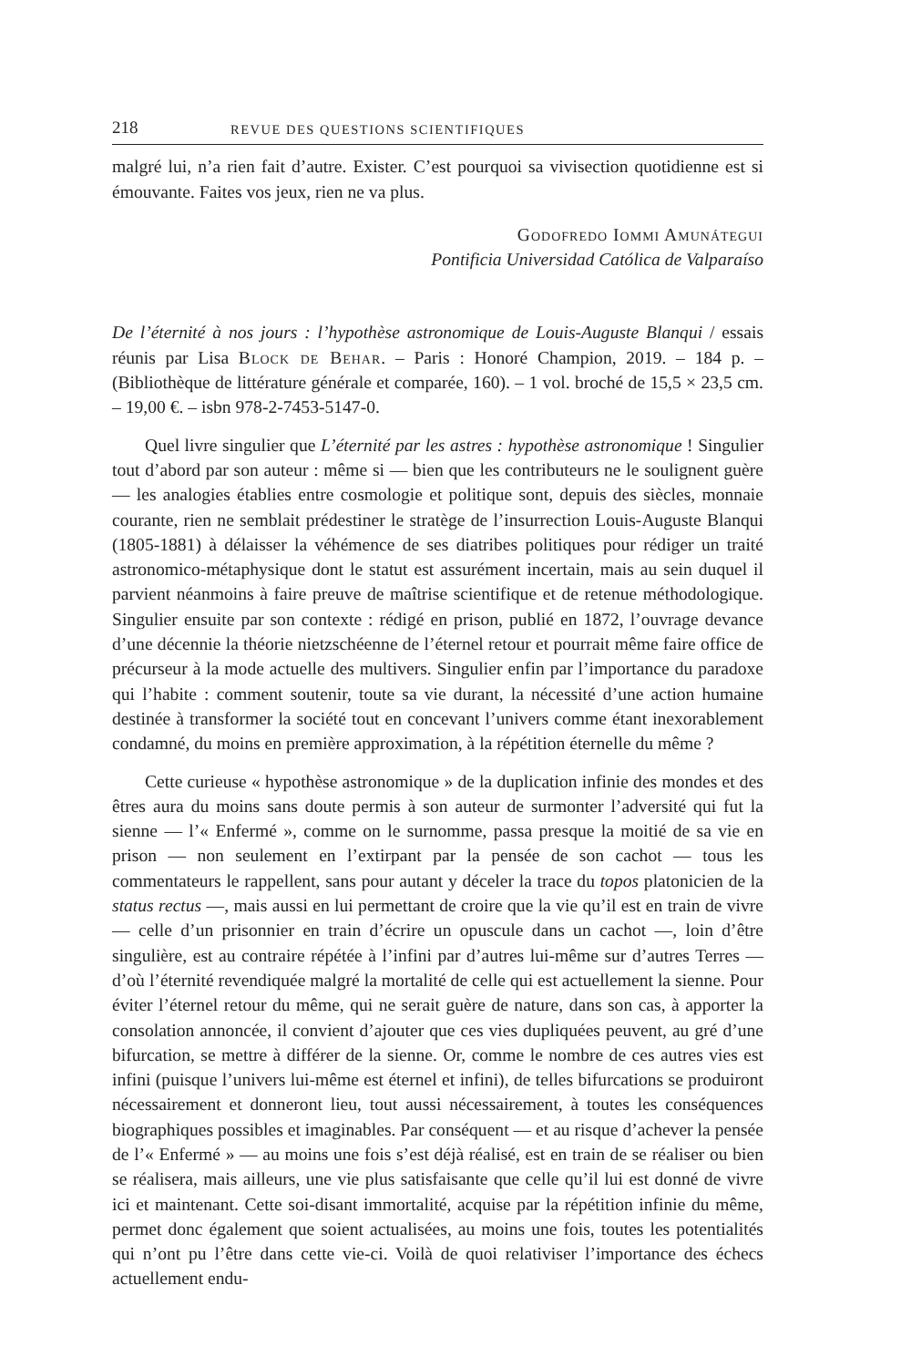218 REVUE DES QUESTIONS SCIENTIFIQUES
malgré lui, n’a rien fait d’autre. Exister. C’est pourquoi sa vivisection quotidienne est si émouvante. Faites vos jeux, rien ne va plus.
Godofredo Iommi Amunátegui
Pontificia Universidad Católica de Valparaíso
De l’éternité à nos jours : l’hypothèse astronomique de Louis-Auguste Blanqui / essais réunis par Lisa Block de Behar. – Paris : Honoré Champion, 2019. – 184 p. – (Bibliothèque de littérature générale et comparée, 160). – 1 vol. broché de 15,5 × 23,5 cm. – 19,00 €. – isbn 978-2-7453-5147-0.
Quel livre singulier que L’éternité par les astres : hypothèse astronomique ! Singulier tout d’abord par son auteur : même si — bien que les contributeurs ne le soulignent guère — les analogies établies entre cosmologie et politique sont, depuis des siècles, monnaie courante, rien ne semblait prédestiner le stratège de l’insurrection Louis-Auguste Blanqui (1805-1881) à délaisser la véhémence de ses diatribes politiques pour rédiger un traité astronomico-métaphysique dont le statut est assurément incertain, mais au sein duquel il parvient néanmoins à faire preuve de maîtrise scientifique et de retenue méthodologique. Singulier ensuite par son contexte : rédigé en prison, publié en 1872, l’ouvrage devance d’une décennie la théorie nietzschéenne de l’éternel retour et pourrait même faire office de précurseur à la mode actuelle des multivers. Singulier enfin par l’importance du paradoxe qui l’habite : comment soutenir, toute sa vie durant, la nécessité d’une action humaine destinée à transformer la société tout en concevant l’univers comme étant inexorablement condamné, du moins en première approximation, à la répétition éternelle du même ?
Cette curieuse « hypothèse astronomique » de la duplication infinie des mondes et des êtres aura du moins sans doute permis à son auteur de surmonter l’adversité qui fut la sienne — l’« Enfermé », comme on le surnomme, passa presque la moitié de sa vie en prison — non seulement en l’extirpant par la pensée de son cachot — tous les commentateurs le rappellent, sans pour autant y déceler la trace du topos platonicien de la status rectus —, mais aussi en lui permettant de croire que la vie qu’il est en train de vivre — celle d’un prisonnier en train d’écrire un opuscule dans un cachot —, loin d’être singulière, est au contraire répétée à l’infini par d’autres lui-même sur d’autres Terres — d’où l’éternité revendiquée malgré la mortalité de celle qui est actuellement la sienne. Pour éviter l’éternel retour du même, qui ne serait guère de nature, dans son cas, à apporter la consolation annoncée, il convient d’ajouter que ces vies dupliquées peuvent, au gré d’une bifurcation, se mettre à différer de la sienne. Or, comme le nombre de ces autres vies est infini (puisque l’univers lui-même est éternel et infini), de telles bifurcations se produiront nécessairement et donneront lieu, tout aussi nécessairement, à toutes les conséquences biographiques possibles et imaginables. Par conséquent — et au risque d’achever la pensée de l’« Enfermé » — au moins une fois s’est déjà réalisé, est en train de se réaliser ou bien se réalisera, mais ailleurs, une vie plus satisfaisante que celle qu’il lui est donné de vivre ici et maintenant. Cette soi-disant immortalité, acquise par la répétition infinie du même, permet donc également que soient actualisées, au moins une fois, toutes les potentialités qui n’ont pu l’être dans cette vie-ci. Voilà de quoi relativiser l’importance des échecs actuellement endu-